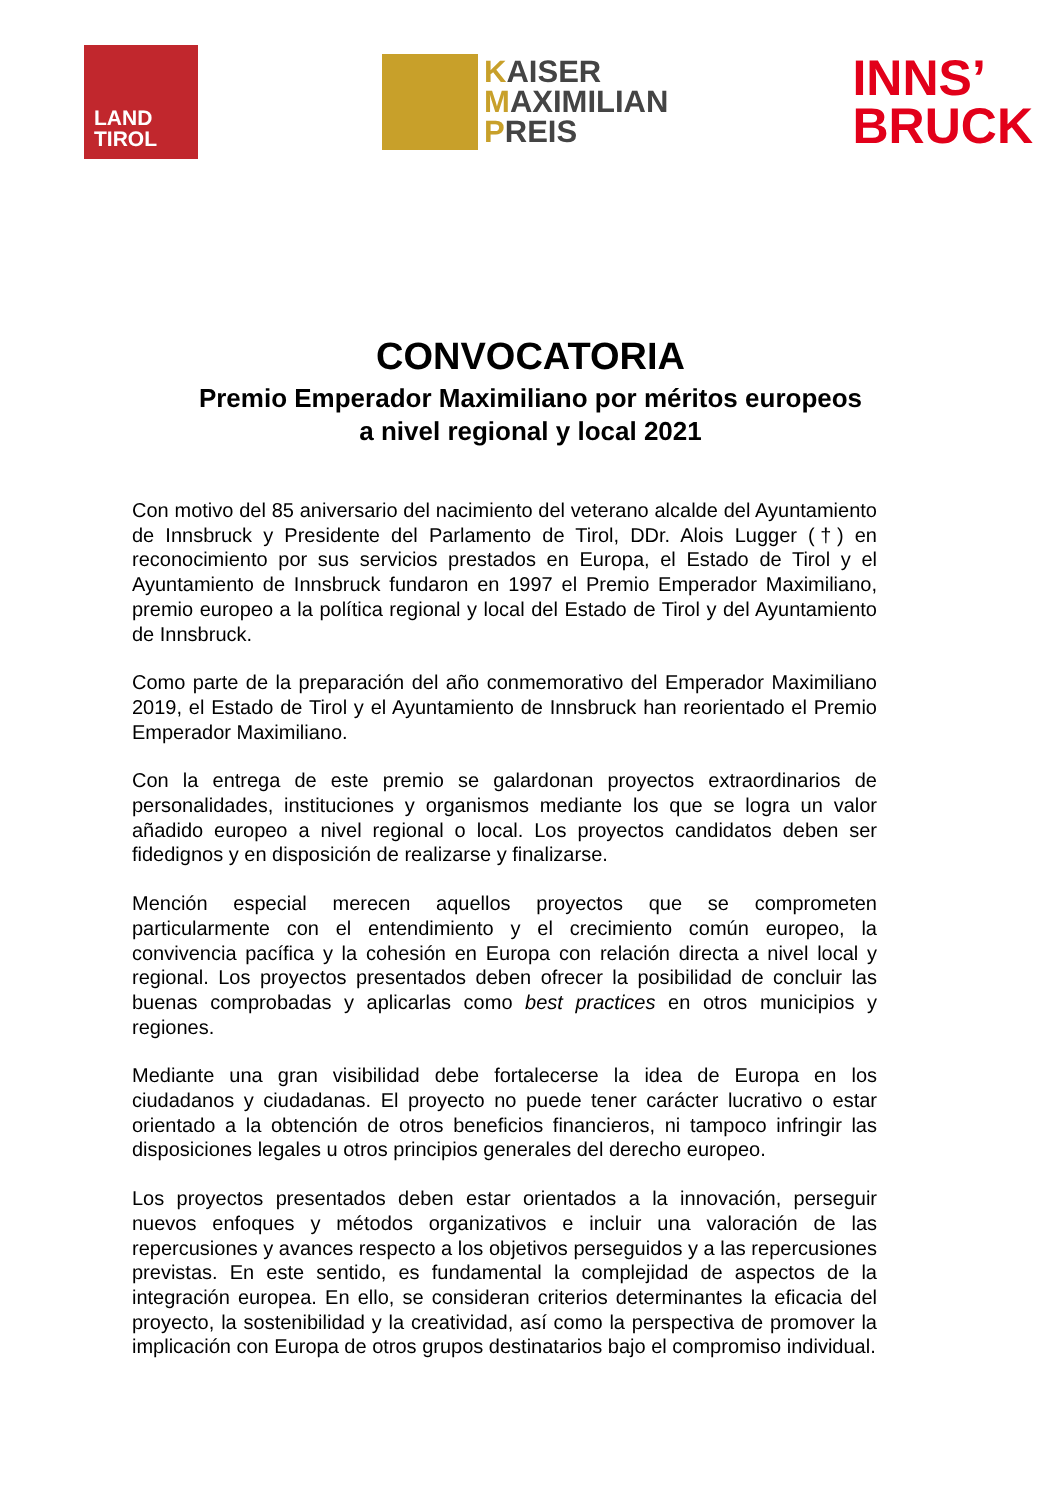LAND
TIROL
KAISER
MAXIMILIAN
PREIS
INNS’
BRUCK
CONVOCATORIA
Premio Emperador Maximiliano por méritos europeos
a nivel regional y local 2021
Con motivo del 85 aniversario del nacimiento del veterano alcalde del Ayuntamiento de Innsbruck y Presidente del Parlamento de Tirol, DDr. Alois Lugger (†) en reconocimiento por sus servicios prestados en Europa, el Estado de Tirol y el Ayuntamiento de Innsbruck fundaron en 1997 el Premio Emperador Maximiliano, premio europeo a la política regional y local del Estado de Tirol y del Ayuntamiento de Innsbruck.
Como parte de la preparación del año conmemorativo del Emperador Maximiliano 2019, el Estado de Tirol y el Ayuntamiento de Innsbruck han reorientado el Premio Emperador Maximiliano.
Con la entrega de este premio se galardonan proyectos extraordinarios de personalidades, instituciones y organismos mediante los que se logra un valor añadido europeo a nivel regional o local. Los proyectos candidatos deben ser fidedignos y en disposición de realizarse y finalizarse.
Mención especial merecen aquellos proyectos que se comprometen particularmente con el entendimiento y el crecimiento común europeo, la convivencia pacífica y la cohesión en Europa con relación directa a nivel local y regional. Los proyectos presentados deben ofrecer la posibilidad de concluir las buenas comprobadas y aplicarlas como best practices en otros municipios y regiones.
Mediante una gran visibilidad debe fortalecerse la idea de Europa en los ciudadanos y ciudadanas. El proyecto no puede tener carácter lucrativo o estar orientado a la obtención de otros beneficios financieros, ni tampoco infringir las disposiciones legales u otros principios generales del derecho europeo.
Los proyectos presentados deben estar orientados a la innovación, perseguir nuevos enfoques y métodos organizativos e incluir una valoración de las repercusiones y avances respecto a los objetivos perseguidos y a las repercusiones previstas. En este sentido, es fundamental la complejidad de aspectos de la integración europea. En ello, se consideran criterios determinantes la eficacia del proyecto, la sostenibilidad y la creatividad, así como la perspectiva de promover la implicación con Europa de otros grupos destinatarios bajo el compromiso individual.